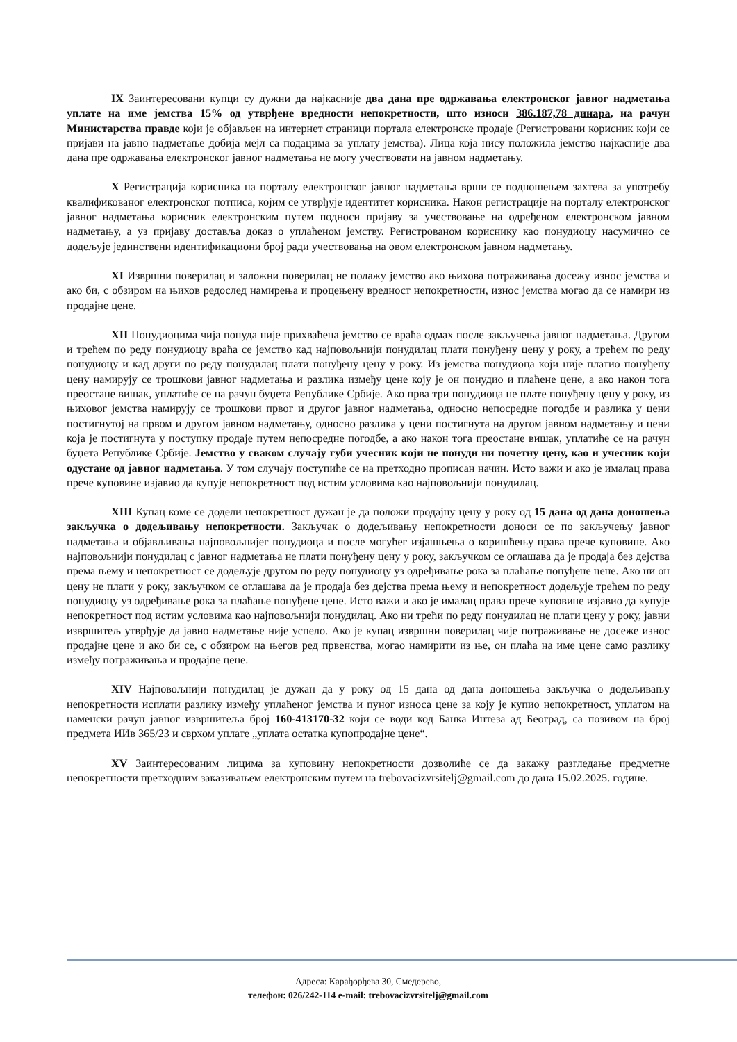IX Заинтересовани купци су дужни да најкасније два дана пре одржавања електронског јавног надметања уплате на име јемства 15% од утврђене вредности непокретности, што износи 386.187,78 динара, на рачун Министарства правде који је објављен на интернет страници портала електронске продаје (Регистровани корисник који се пријави на јавно надметање добија мејл са подацима за уплату јемства). Лица која нису положила јемство најкасније два дана пре одржавања електронског јавног надметања не могу учествовати на јавном надметању.
X Регистрација корисника на порталу електронског јавног надметања врши се подношењем захтева за употребу квалификованог електронског потписа, којим се утврђује идентитет корисника. Након регистрације на порталу електронског јавног надметања корисник електронским путем подноси пријаву за учествовање на одређеном електронском јавном надметању, а уз пријаву доставља доказ о уплаћеном јемству. Регистрованом кориснику као понудиоцу насумично се додељује јединствени идентификациони број ради учествовања на овом електронском јавном надметању.
XI Извршни поверилац и заложни поверилац не полажу јемство ако њихова потраживања досежу износ јемства и ако би, с обзиром на њихов редослед намирења и процењену вредност непокретности, износ јемства могао да се намири из продајне цене.
XII Понудиоцима чија понуда није прихваћена јемство се враћа одмах после закључења јавног надметања. Другом и трећем по реду понудиоцу враћа се јемство кад најповољнији понудилац плати понуђену цену у року, а трећем по реду понудиоцу и кад други по реду понудилац плати понуђену цену у року. Из јемства понудиоца који није платио понуђену цену намирују се трошкови јавног надметања и разлика између цене коју је он понудио и плаћене цене, а ако након тога преостане вишак, уплатиће се на рачун буџета Републике Србије. Ако прва три понудиоца не плате понуђену цену у року, из њиховог јемства намирују се трошкови првог и другог јавног надметања, односно непосредне погодбе и разлика у цени постигнутој на првом и другом јавном надметању, односно разлика у цени постигнута на другом јавном надметању и цени која је постигнута у поступку продаје путем непосредне погодбе, а ако након тога преостане вишак, уплатиће се на рачун буџета Републике Србије. Јемство у сваком случају губи учесник који не понуди ни почетну цену, као и учесник који одустане од јавног надметања. У том случају поступиће се на претходно прописан начин. Исто важи и ако је ималац права пречe куповине изјавио да купује непокретност под истим условима као најповољнији понудилац.
XIII Купац коме се додели непокретност дужан је да положи продајну цену у року од 15 дана од дана доношења закључка о додељивању непокретности. Закључак о додељивању непокретности доноси се по закључењу јавног надметања и објављивања најповољнијег понудиоца и после могућег изјашњења о коришћењу права пречe куповине. Ако најповољнији понудилац с јавног надметања не плати понуђену цену у року, закључком се оглашава да је продаја без дејства према њему и непокретност се додељује другом по реду понудиоцу уз одређивање рока за плаћање понуђене цене. Ако ни он цену не плати у року, закључком се оглашава да је продаја без дејства према њему и непокретност додељује трећем по реду понудиоцу уз одређивање рока за плаћање понуђене цене. Исто важи и ако је ималац права пречe куповине изјавио да купује непокретност под истим условима као најповољнији понудилац. Ако ни трећи по реду понудилац не плати цену у року, јавни извршитељ утврђује да јавно надметање није успело. Ако је купац извршни поверилац чије потраживање не досеже износ продајне цене и ако би се, с обзиром на његов ред првенства, могао намирити из ње, он плаћа на име цене само разлику између потраживања и продајне цене.
XIV Најповољнији понудилац је дужан да у року од 15 дана од дана доношења закључка о додељивању непокретности исплати разлику између уплаћеног јемства и пуног износа цене за коју је купио непокретност, уплатом на наменски рачун јавног извршитеља број 160-413170-32 који се води код Банка Интеза ад Београд, са позивом на број предмета ИИв 365/23 и сврхом уплате „уплата остатка купопродајне цене“.
XV Заинтересованим лицима за куповину непокретности дозволиће се да закажу разгледање предметне непокретности претходним заказивањем електронским путем на trebovacizvrsitelj@gmail.com до дана 15.02.2025. године.
Адреса: Карађорђева 30, Смедерево,
телефон: 026/242-114 e-mail: trebovacizvrsitelj@gmail.com